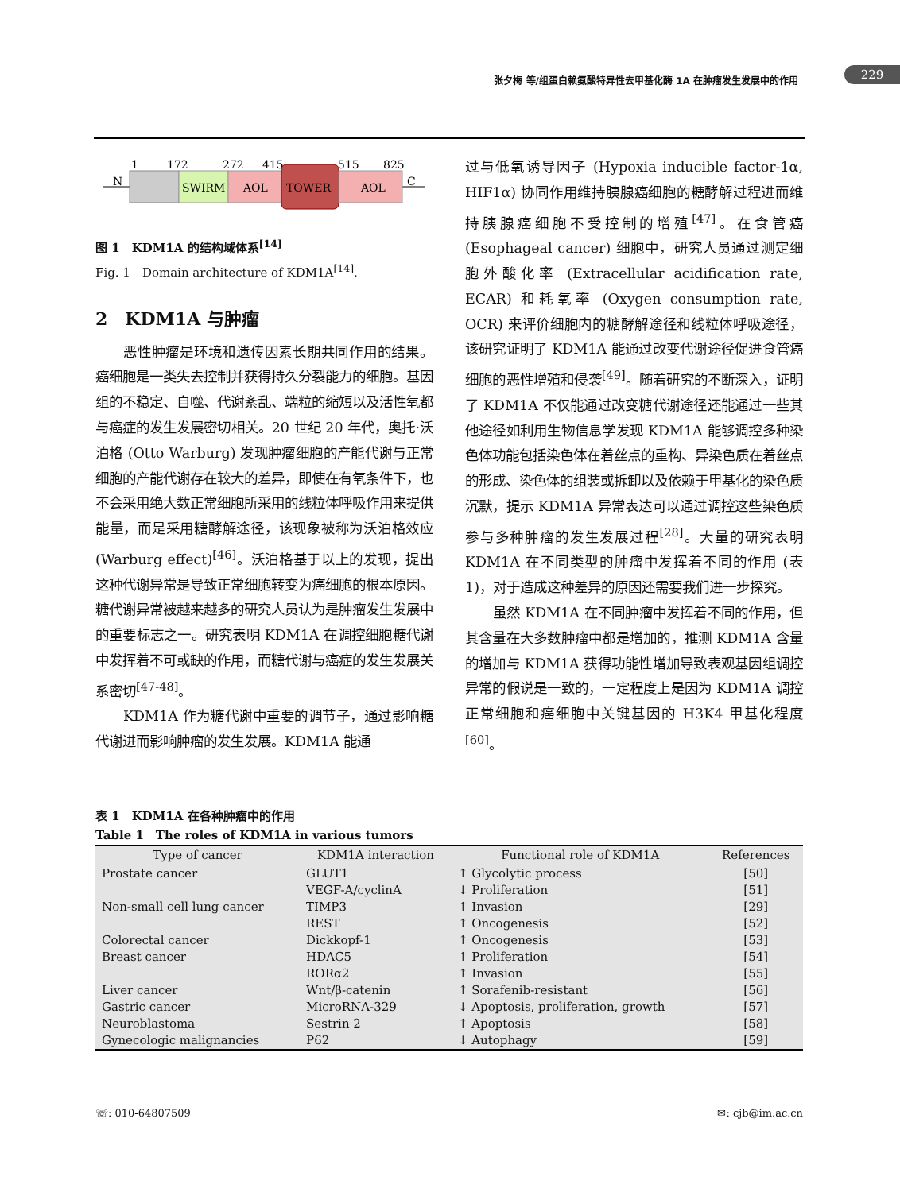张夕梅 等/组蛋白赖氨酸特异性去甲基化酶 1A 在肿瘤发生发展中的作用 229
N
C
1
172
272
415
515
825
SWIRM
AOL
TOWER
AOL
图 1　KDM1A 的结构域体系<sup>[14]</sup>
Fig. 1　Domain architecture of KDM1A<sup>[14]</sup>.
2　KDM1A 与肿瘤
恶性肿瘤是环境和遗传因素长期共同作用的结果。癌细胞是一类失去控制并获得持久分裂能力的细胞。基因组的不稳定、自噬、代谢紊乱、端粒的缩短以及活性氧都与癌症的发生发展密切相关。20 世纪 20 年代，奥托·沃泊格 (Otto Warburg) 发现肿瘤细胞的产能代谢与正常细胞的产能代谢存在较大的差异，即使在有氧条件下，也不会采用绝大数正常细胞所采用的线粒体呼吸作用来提供能量，而是采用糖酵解途径，该现象被称为沃泊格效应 (Warburg effect)<sup>[46]</sup>。沃泊格基于以上的发现，提出这种代谢异常是导致正常细胞转变为癌细胞的根本原因。糖代谢异常被越来越多的研究人员认为是肿瘤发生发展中的重要标志之一。研究表明 KDM1A 在调控细胞糖代谢中发挥着不可或缺的作用，而糖代谢与癌症的发生发展关系密切<sup>[47-48]</sup>。
KDM1A 作为糖代谢中重要的调节子，通过影响糖代谢进而影响肿瘤的发生发展。KDM1A 能通
过与低氧诱导因子 (Hypoxia inducible factor-1α, HIF1α) 协同作用维持胰腺癌细胞的糖酵解过程进而维持胰腺癌细胞不受控制的增殖<sup>[47]</sup>。在食管癌 (Esophageal cancer) 细胞中，研究人员通过测定细胞外酸化率 (Extracellular acidification rate, ECAR) 和耗氧率 (Oxygen consumption rate, OCR) 来评价细胞内的糖酵解途径和线粒体呼吸途径，该研究证明了 KDM1A 能通过改变代谢途径促进食管癌细胞的恶性增殖和侵袭<sup>[49]</sup>。随着研究的不断深入，证明了 KDM1A 不仅能通过改变糖代谢途径还能通过一些其他途径如利用生物信息学发现 KDM1A 能够调控多种染色体功能包括染色体在着丝点的重构、异染色质在着丝点的形成、染色体的组装或拆卸以及依赖于甲基化的染色质沉默，提示 KDM1A 异常表达可以通过调控这些染色质参与多种肿瘤的发生发展过程<sup>[28]</sup>。大量的研究表明 KDM1A 在不同类型的肿瘤中发挥着不同的作用 (表 1)，对于造成这种差异的原因还需要我们进一步探究。
虽然 KDM1A 在不同肿瘤中发挥着不同的作用，但其含量在大多数肿瘤中都是增加的，推测 KDM1A 含量的增加与 KDM1A 获得功能性增加导致表观基因组调控异常的假说是一致的，一定程度上是因为 KDM1A 调控正常细胞和癌细胞中关键基因的 H3K4 甲基化程度<sup>[60]</sup>。
表 1　KDM1A 在各种肿瘤中的作用
Table 1　The roles of KDM1A in various tumors
| Type of cancer | KDM1A interaction | Functional role of KDM1A | References |
| --- | --- | --- | --- |
| Prostate cancer | GLUT1 | ↑ Glycolytic process | [50] |
| | VEGF-A/cyclinA | ↓ Proliferation | [51] |
| Non-small cell lung cancer | TIMP3 | ↑ Invasion | [29] |
| | REST | ↑ Oncogenesis | [52] |
| Colorectal cancer | Dickkopf-1 | ↑ Oncogenesis | [53] |
| Breast cancer | HDAC5 | ↑ Proliferation | [54] |
| | RORα2 | ↑ Invasion | [55] |
| Liver cancer | Wnt/β-catenin | ↑ Sorafenib-resistant | [56] |
| Gastric cancer | MicroRNA-329 | ↓ Apoptosis, proliferation, growth | [57] |
| Neuroblastoma | Sestrin 2 | ↑ Apoptosis | [58] |
| Gynecologic malignancies | P62 | ↓ Autophagy | [59] |
☏: 010-64807509 ✉: cjb@im.ac.cn